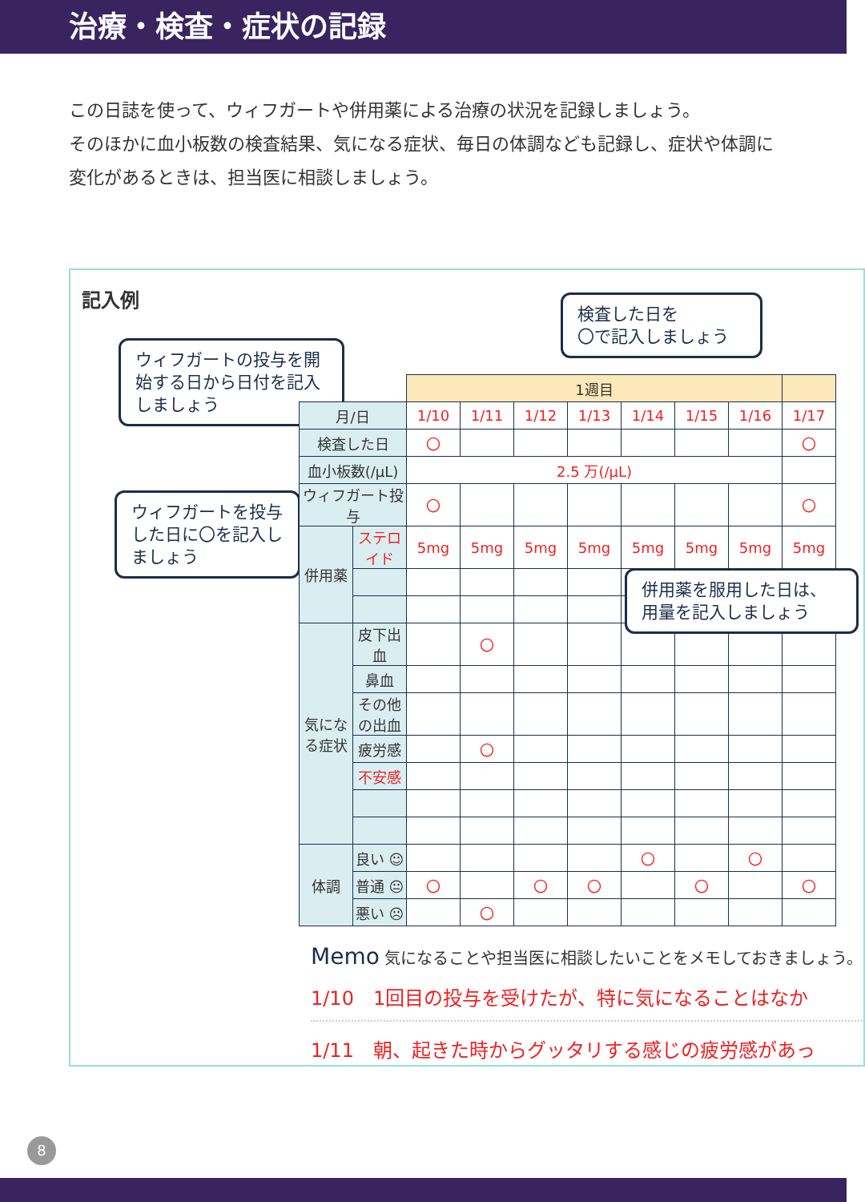治療・検査・症状の記録
この日誌を使って、ウィフガートや併用薬による治療の状況を記録しましょう。
そのほかに血小板数の検査結果、気になる症状、毎日の体調なども記録し、症状や体調に変化があるときは、担当医に相談しましょう。
記入例
ウィフガートの投与を開始する日から日付を記入しましょう
検査した日を
〇で記入しましょう
ウィフガートを投与した日に〇を記入しましょう
併用薬を服用した日は、用量を記入しましょう
| | | 1週目 | | | | | | | |
| 月/日 | | 1/10 | 1/11 | 1/12 | 1/13 | 1/14 | 1/15 | 1/16 | 1/17 |
| 検査した日 | | 〇 | | | | | | | 〇 |
| 血小板数(/μL) | | 2.5 万(/μL) | | | | | | | |
| ウィフガート投与 | | 〇 | | | | | | | 〇 |
| 併用薬 | ステロイド | 5mg | 5mg | 5mg | 5mg | 5mg | 5mg | 5mg | 5mg |
| 気になる症状 | 皮下出血 | | 〇 | | | | | | |
| | 鼻血 | | | | | | | | |
| | その他の出血 | | | | | | | | |
| | 疲労感 | | 〇 | | | | | | |
| | 不安感 | | | | | | | | |
| 体調 | 良い ☺ | | | | | 〇 | | 〇 | |
| | 普通 😐 | 〇 | | 〇 | 〇 | | 〇 | | 〇 |
| | 悪い ☹ | | 〇 | | | | | | |
Memo 気になることや担当医に相談したいことをメモしておきましょう。
1/10　1回目の投与を受けたが、特に気になることはなか
1/11　朝、起きた時からグッタリする感じの疲労感があっ
8